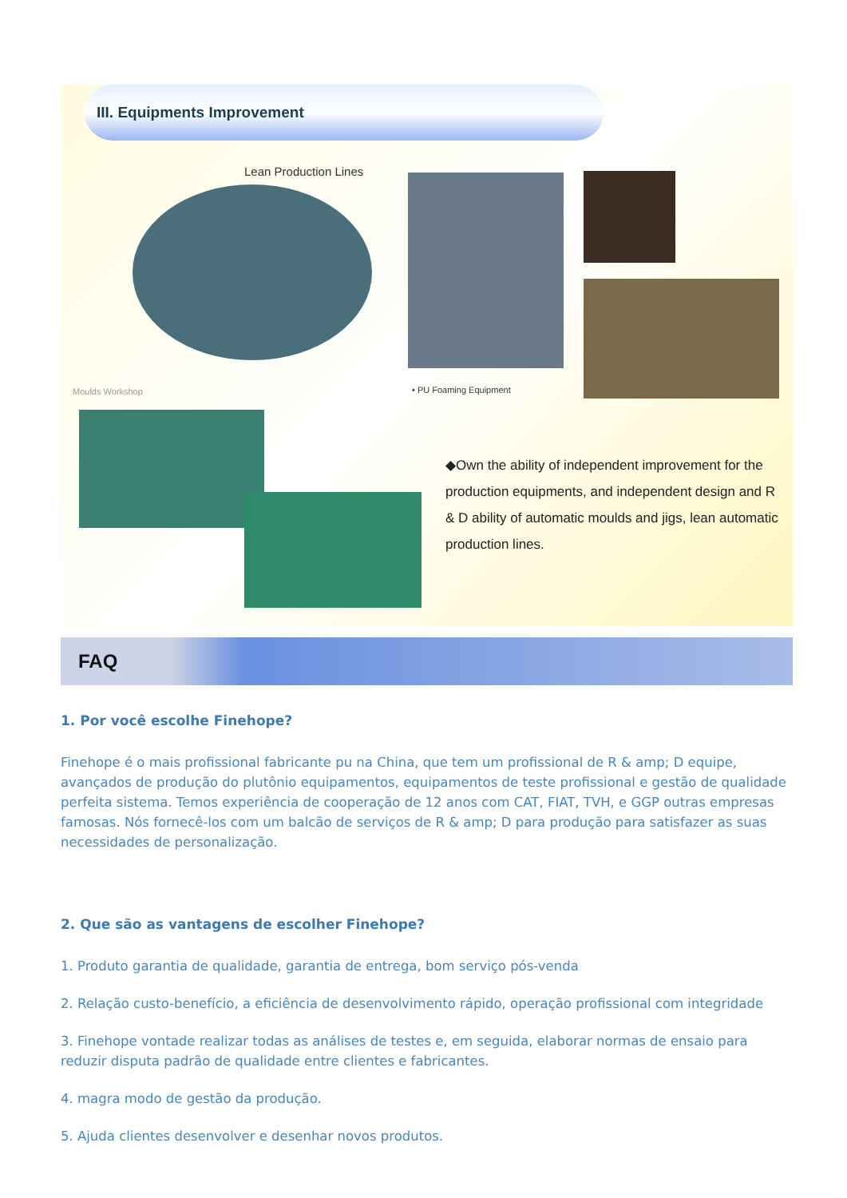III. Equipments Improvement
Lean Production Lines
• PU Foaming Equipment
Moulds Workshop
◆Own the ability of independent improvement for the production equipments, and independent design and R & D ability of automatic moulds and jigs, lean automatic production lines.
FAQ
1. Por você escolhe Finehope?
Finehope é o mais profissional fabricante pu na China, que tem um profissional de R & amp; D equipe, avançados de produção do plutônio equipamentos, equipamentos de teste profissional e gestão de qualidade perfeita sistema. Temos experiência de cooperação de 12 anos com CAT, FIAT, TVH, e GGP outras empresas famosas. Nós fornecê-los com um balcão de serviços de R & amp; D para produção para satisfazer as suas necessidades de personalização.
2. Que são as vantagens de escolher Finehope?
1. Produto garantia de qualidade, garantia de entrega, bom serviço pós-venda
2. Relação custo-benefício, a eficiência de desenvolvimento rápido, operação profissional com integridade
3. Finehope vontade realizar todas as análises de testes e, em seguida, elaborar normas de ensaio para reduzir disputa padrão de qualidade entre clientes e fabricantes.
4. magra modo de gestão da produção.
5. Ajuda clientes desenvolver e desenhar novos produtos.